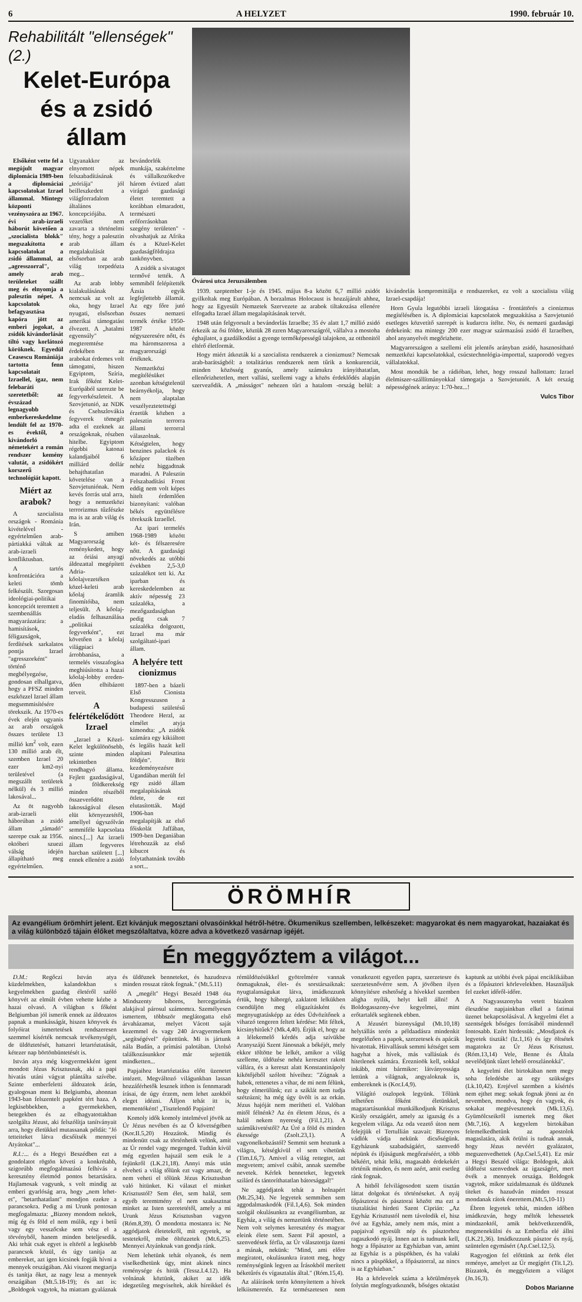6 A HELYZET 1990. február 10.
Rehabilitált "ellenségek" (2.)
Kelet-Európa és a zsidó állam
Elsőként vette fel a megújult magyar diplomácia 1989-ben a diplomáciai kapcsolatokat Izrael állammal. Mintegy központi vezényszóra az 1967. évi arab-izraeli háborút követően a „szocialista blokk" megszakította e kapcsolatokat a zsidó állammal, az „agresszorral", amely arab területeket szállt meg és elnyomja a palesztin népet. A kapcsolatok befagyasztása kapóra jött az emberi jogokat, a zsidók kivándorlását tiltó vagy korlátozó köröknek. Egyedül Ceasescu Romániája tartotta fenn kapcsolatait Izraellel, igaz, nem felebaráti szeretetből: az évszázad legnagyobb emberkereskedelme lendült fel az 1970-es évektől, a kivándorló németekért a román rendszer kemény valutát, a zsidókért korszerű technológiát kapott.
Miért az arabok?
A szocialista országok - Románia kivételével - egyértelműen arab-pártiakká váltak az arab-izraeli konfliktusban.
A tartós konfrontációra a keleti tömb felkészült. Szorgosan ideológiai-politikai koncepciót teremtett a szembenállás magyarázatára: a hamisítások, féligazságok, ferdítések sarkalatos pontja Izrael "agresszorként" történő megbélyegzése, gondosan elhallgatva, hogy a PFSZ minden eszközzel Izrael állam megsemmisítésére törekszik. Az 1970-es évek elején ugyanis az arab országok összes területe 13 millió km<sup>2</sup> volt, ezen 130 millió arab élt, szemben Izrael 20 ezer km2-nyi területével (a megszállt területek nélkül) és 3 millió lakosával...
Az öt nagyobb arab-izraeli háborúban a zsidó állam „támadó" szerepe csak az 1956. októberi szuezi válság idején állapítható meg egyértelműen. Ugyanakkor az elnyomott népek felszabadításának „teóriája" jól beilleszkedett a világforradalom általános koncepciójába. A vezetőket nem zavarta a történelmi tény, hogy a palesztin arab állam megalakulását elsősorban az arab világ torpedózta meg...
Az arab lobby kialakulásának nemcsak az volt az oka, hogy Izrael nyugati, elsősorban amerikai támogatást élvezett. A „hatalmi egyensúly" megteremtése érdekében az arabokat érdemes volt támogatni, hiszen Egyiptom, Szíria, Irak főként Kelet-Európából szerezte be fegyverkészleteit. A Szovjetunió, az NDK és Csehszlovákia fegyverek tömegét adta el ezeknek az országoknak, részben hitelbe. Egyiptom régebbi katonai kalandjaiból 6 milliárd dollár behajthatatlan követelése van a Szovjetuniónak. Nem kevés forrás utal arra, hogy a nemzetközi terrorizmus tűzfészke ma is az arab világ és Irán.
S amiben Magyarország reménykedett, hogy az óriási anyagi áldozattal megépített Adria-kőolajvezetéken közel-keleti arab kőolaj áramlik finomítóiba, nem teljesült. A kőolaj-eladás felhasználása „politikai fegyverként", ezt követően a kőolaj világpiaci árrobbanása, a termelés visszafogása meghiúsította a hazai kőolaj-lobby ereden­dően elhibázott terveit.
A felértékelődött Izrael
„Izrael a Közel-Kelet legkülönösebb, szinte minden tekintetben rendhagyó állama. Fejlett gazdaságával, a földkerekség minden részéből összeverődött lakosságával élesen elüt környezetétől, amellyel úgyszólván semmiféle kapcsolata nincs.[...] Az izraeli állam fegyveres harcban született [...] ennek ellenére a zsidó bevándorlók munkája, szakértelme és vállalkozókedve három évtized alatt virágzó gazdasági életet teremtett a korábban elmaradott, természeti erőforrásokban szegény területen" - olvashatjuk az Afrika és a Közel-Kelet gazdaságföldrajza tankönyvben.
A zsidók a sivatagot termővé tették. A semmiből felépítették Ázsia egyik legfejlettebb államát. Az egy főre jutó összes nemzeti termék értéke 1950-1987 között négyszeresére nőtt, és ma háromszorosa a magyarországi értéknek.
Nemzetközi megítélésüket azonban kétségtelenül beárnyékolja, hogy nem alaptalan veszélyeztetettségi érzetük közben a palesztin terrorra állami terrorral válaszolnak. Kétségtelen, hogy benzines palackok és kőzápor tüzében nehéz higgadtnak maradni. A Palesztin Felszabadítási Front eddig nem volt képes hitelt érdemlően bizonyítani: valóban békés együttélésre törekszik Izraellel.
Az ipari termelés 1968-1989 között két- és félszeresére nőtt. A gazdasági növekedés az utóbbi években 2,5-3,0 százalékot tett ki. Az iparban és kereskedelemben az aktív népesség 23 százaléka, a mezőgazdaságban pedig csak 7 százaléka dolgozott, Izrael ma már szolgáltató-ipari állam.
A helyére tett cionizmus
1897-ben a bázeli Első Cionista Kongresszuson a budapesti születésű Theodore Herzl, az elmélet atyja kimondta: „A zsidók számára egy kikiáltott és legális hazát kell alapítani Palesztina földjén". Brit kezdeményezésre Ugandában merült fel egy zsidó állam megalapításának ötlete, de ezt elutasították. Majd 1906-ban megalapítják az első főiskolát Jaffában, 1909-ben Deganiában létrehozzák az első kibucot és folytathatnánk tovább a sort...
Óvárosi utca Jeruzsálemben
1939. szeptember 1-je és 1945. május 8-a között 6,7 millió zsidót gyilkoltak meg Európában. A borzalmas Holocaust is hozzájárult ahhoz, hogy az Egyesült Nemzetek Szervezete az arabok tiltakozása ellenére elfogadta Izrael állam megalapításának tervét.
1948 után felgyorsult a bevándorlás Izraelbe; 35 év alatt 1,7 millió zsidó érkezik az ősi földre, köztük 28 ezren Magyarországról, vállalva a mostoha éghajlatot, a gazdálkodást a gyenge termőképességű talajokon, az otthonitól eltérő életformát.
Hogy miért átkozták ki a szocialista rendszerek a cionizmust? Nemcsak arab-barátságból: a totalitárius rendszerek nem tűrik a konkurenciát, minden közösség gyanús, amely számukra irányíthatatlan, ellenőrizhetetlen, mert vallási, szellemi vagy a közös érdeklődés alapján szerveződik. A „másságot" nehezen tűri a hatalom -ország belül: a kivándorlás kompromittálja e rendszereket, ez volt a szocialista világ Izrael-csapdája!
Horn Gyula legutóbbi izraeli látogatása - frontáttörés a cionizmus megítélésében is. A diplomáciai kapcsolatok megszakítása a Szovjetunió esetleges közvetítő szerepét is kudarcra ítélte. No, és nemzeti gazdasági érdekeink: ma mintegy 200 ezer magyar származású zsidó él Izraelben, ahol anyanyelvét megőrizhette.
Magyarországon a szellemi elit jelentős arányban zsidó, hasznosítható nemzetközi kapcsolatokkal, csúcstechnológia-importtal, szaporodó vegyes vállalatokkal.
Most mondták be a rádióban, lehet, hogy rosszul hallottam: Izrael élelmiszer-szállítmányokkal támogatja a Szovjetuniót. A két ország népességének aránya: 1:70-hez...!
Vulcs Tibor
ÖRÖMHÍR
Az evangélium örömhírt jelent. Ezt kívánjuk megosztani olvasóinkkal hétről-hétre. Ökumenikus szellemben, lelkészeket: magyarokat és nem magyarokat, hazaiakat és a világ különböző tájain élőket megszólaltatva, közre adva a következő vasárnap igéjét.
Én meggyőztem a világot...
D.M.: Regőczi István atya küzdelmekben, kalandokban s kegyelmekben gazdag életéről szóló könyvét az elmúlt évben vehette kézbe a hazai olvasó. A világban s főként Belgiumban jól ismerik ennek az áldozatos papnak a munkásságát, hiszen könyvek és folyóirat ismertetések rendszeresen szemmel kísérték nemcsak tevékenységét, de üldöztetését, hatszori letartóztatását, kétezer nap börtönbüntetését is.
István atya még kisgyermekként igent mondott Jézus Krisztusnak, aki a papi hivatás utáni vágyat plántálta szívébe. Szinte emberfeletti áldozatok árán, gyalogosan ment ki Belgiumba, ahonnan 1943-ban felszentelt papként tért haza. A legkisebbekben, a gyermekekben, betegekben és az elhagyatottakban szolgálta Jézust, aki felszólítja tanítványait arra, hogy életükkel mutassanak példát: "Jó tetteiteket látva dicsőítsék mennyei Atyátokat"...
R.I.:... és a Hegyi Beszédben ezt a gondolatot rögtön követi a konkrétabb, szigorúbb megfogalmazású felhívás a keresztény életmód pontos betartására. Hajlamosak vagyunk, s volt mindig az emberi gyarlóság arra, hogy „nem lehet-et", "betarthatatlant" mondjon ezekre a parancsokra. Pedig a mi Urunk pontosan megfogalmazta: „Bizony mondom nektek, míg ég és föld el nem múlik, egy i betű vagy egy vesszőcske sem vész el a törvényből, hanem minden beteljesedik. Aki tehát csak egyet is eltöröl a legkisebb parancsok közül, és úgy tanítja az embereket, azt igen kicsinek fogják hívni a mennyek országában. Aki viszont megtartja és tanítja őket, az nagy lesz a mennyek országában (Mt.5.18-19); és azt is: „Boldogok vagytok, ha miattam gyaláznak és üldöznek benneteket, és hazudozva minden rosszat rátok fognak." (Mt.5.11)
A „megélt" Hegyi Beszéd 1948 óta Mindszenty bíboros, hercegprímás alakjával párosul számomra. Személyesen ismertem, többször meglátogatta első árvaházamat, melyet Vácott saját kezemmel és vagy 240 árvagyermekem „segítségével" építettünk. Mi is jártunk nála Budán, a prímási palotában. Utolsó találkozásunkkor már sejtettük mindketten...
Papjaihoz letartóztatása előtt üzenetet intézett. Megváltozó világunkban lassan hozzáférhetők lesznek itthon is fennmaradt írásai, de úgy érzem, nem lehet azokból eleget idézni. Álljon tehát itt is, mementóként! „Tisztelendő Papjaim!
Komoly idők komoly intelmével jövök az Úr Jézus nevében és az Ő követségében (Kor.II.5,20) Hozzátok. Mindig és mindenütt csak az történhetik velünk, amit az Úr rendel vagy megenged. Tudtán kívül még egyetlen hajszál sem esik le a fejünkről (LK.21,18). Annyi más után elveheti a világ tőlünk ezt vagy amazt, de nem veheti el tőlünk Jézus Krisztusban való hitünket. Ki választ el minket Krisztustól? Sem élet, sem halál, sem egyéb teremtmény el nem szakasztnat minket az Isten szeretetétől, amely a mi Urunk Jézus Krisztusban vagyon (Róm.8,39). Ő mondotta mostanra is: Ne aggódjatok életetekről, mit egyetek, se testetekről, mibe öltözzetek (Mt.6,25). Mennyei Atyánknak van gondja ránk.
Nem lehetünk tehát olyanok, és nem viselkedhetünk úgy, mint akinek nincs reménysége és hitük (Tessz.I.4.12). Ha volnának köztünk, akiket az idők idegzetileg megviseltek, akik híreikkel és rémüldözésükkel gyötrelmére vannak önmaguknak, élet- és sorstársaiknak: nyugtalanságukat látva, imádkozzunk értük, hogy háborgó, zaklatott lelkükben csendüljön meg eligazításként és megnyugtatásképp az édes Üdvözítőnek a viharzó tengeren feltett kérdése: Mit féltek, kicsinyhitűek? (Mk.4,40). Érjük el, hogy az a lélekemelő kérdés adja szívükbe Aranyszájú Szent Jánosnak a békéjét, mely ekkor töltötte be lelkét, amikor a világ szelleme, üldözése nehéz keresztet rakott vállára, és a kereszt alatt Konstantinápoly kikötőjéből szólott híveihez: "Zúgnak a habok, rettenetes a vihar, de mi nem félünk, hogy elmerülünk; ezt a sziklát nem tudja szétzúzni; ha még úgy üvölt is az orkán. Jézus hajóját nem merítheti el. Valóban mitől félnénk? Az én életem Jézus, és a halál nekem nyereség (Fil.1,21). A száműkivetéstől? Az Úré a föld és minden ékessége (Zsolt.23,1). A vagyonelkobzástól? Semmit sem hoztunk a világra, kétségkívül el sem vihetünk (Tim.I.6,7). Amivel a világ rettegtet, azt megvetem; amivel csábít, annak szemébe nevetek. Kérlek benneteket, legyetek szilárd és tántoríthatatlan bátorsággal!"
Ne aggódjatok tehát a holnapért (Mt.25,34). Ne legyetek semmiben sem aggodalmaskodók (Fil.1,4,6). Sok minden szolgál okulásunkra az evangéliumban, az Egyház, a világ és nemzetünk történetében. Nem volt selymes keresztény és magyar eleink élete sem. Szent Pál apostol, a szenvedések férfia, az Úr választottja üzeni a mának, nekünk: "Mind, ami előre megíratott, okulásunkra íratott meg, hogy reménységünk legyen az Írásokból merített béketűrés és vígasztalás által." (Róm.15,4).
Az aláírások terén könnyítettem a hívek lelkiismeretén. Ez természetesen nem vonatkozott egyetlen papra, szerzetesre és szerzetesnővérre sem. A jövőben ilyen könnyítésre eshetőség a hívekkel szemben aligha nyílik, helyt kell állni! A Boldogasszony-éve kegyelmei, mint erőtartalék segítenek ebben.
A Jézusért bizonyságul (Mt.10,18) helytállás terén a példaadásra mindenkit megelőzően a papok, szerzetesek és apácák hivatottak. Hitvallásuk semmi kétséget sem hagyhat a hívek, más vallásúak és hitetlenek számára. Éreznioök kell, sokkal inkább, mint bármikor: látványossága lettünk a világnak, angyaloknak is, embereknek is (Kor.I.4,9).
Világító oszlopok legyünk. Tőlünk telhetően főként életünkkel, magatartásunkkal munkálkodjunk Krisztus Király országáért, amely az igazság és a kegyelem világa. Az oda vezető úton nem felejtjük el Tertullián szavait: Bizonyos vádlók vádja nekünk dicsőségünk. Egyházunk szabadságáért, szenvedő népünk és ifjúságunk megőrzéséért, a több békéért, tehát lelki, magasabb érdekekért történik minden, és nem azért, amit esetleg ránk fognak.
A hitből felvilágosodott szem tisztán láttat dolgokat és történéseket. A nyáj főpásztorai és pásztorai között ma ezt a tisztalátást hirdeti Szent Ciprián: „Az Egyház Krisztustól nem távolodik el, hisz övé az Egyház, amely nem más, mint a papjaival egyesült nép és pásztorhoz ragaszkodó nyáj. Innen azt is tudnunk kell, hogy a főpásztor az Egyházban van, amint az Egyház is a püspökben, és ha valaki nincs a püspökkel, a főpásztorral, az nincs is az Egyházban."
Ha a körlevelek száma a körülmények folytán megfogyatkoznék, bőséges oktatást kaptunk az utóbbi évek pápai enciklikáiban és a főpásztori körlevelekben. Használjuk fel ezeket időről-időre.
A Nagyasszonyba vetett bizalom éleszdése napjainkban elkel a fatimai üzenet bekapcsolásával. A kegyelmi élet a szentségek bőséges forrásából mindennél fontosabb. Ezért hirdessük: „Mosdjatok és legyetek tiszták! (Iz.1,16) és így öltsétek magatokra az Úr Jézus Krisztust.(Róm.13,14) Vele, Benne és Általa nevelődjünk tűzet lehelő oroszlánokká".
A kegyelmi élet birtokában nem megy soha feledésbe az egy szükséges (Lk.10,42). Erejével szemben a kísértés nem ejthet meg: sokak fognak jönni az én nevemben, mondva, hogy én vagyok, és sokakat megtévesztenek (Mk.13,6). Gyümölcseikről ismertek meg őket (Mt.7,16). A kegyelem birtokában felemelkedhetünk az apostolok magaslatára, akik örülni is tudnak annak, hogy Jézus nevéért gyalázatot, megszenvedhettek (Ap.Csel.5,41). Ez már a Hegyi Beszéd világa: Boldogok, akik üldözést szenvednek az igazságért, mert övék a mennyek országa. Boldogok vagytok, mikor szidalmaznak és üldöznek titeket és hazudván minden rosszat mondanak rátok énerettem.(Mt.5,10-11)
Ébren legyetek tehát, minden időben imádkozván, hogy méltók lehessetek mindazoktól, amik bekövetkezendők, megmenekülni és az Emberfia elé állni (LK.21,36). Imádkozzunk pásztor és nyáj, szüntelen egymásért (Ap.Csel.12,5).
Ragyogjon fel előttünk az örök élet reménye, amelyet az Úr megígért (Tit.1,2). Bízzatok, én meggyőztem a világot (Jn.16,3).
Dobos Marianne